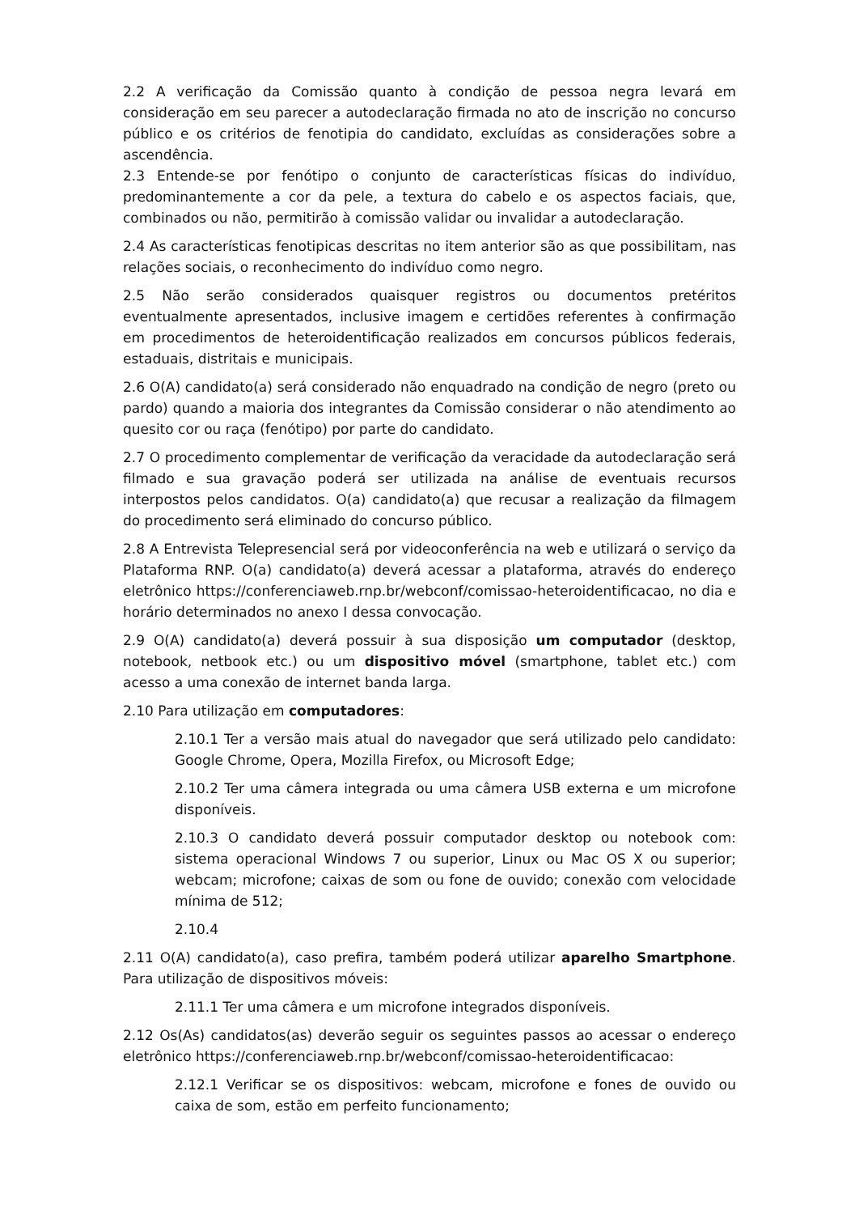2.2 A verificação da Comissão quanto à condição de pessoa negra levará em consideração em seu parecer a autodeclaração firmada no ato de inscrição no concurso público e os critérios de fenotipia do candidato, excluídas as considerações sobre a ascendência.
2.3 Entende-se por fenótipo o conjunto de características físicas do indivíduo, predominantemente a cor da pele, a textura do cabelo e os aspectos faciais, que, combinados ou não, permitirão à comissão validar ou invalidar a autodeclaração.
2.4 As características fenotipicas descritas no item anterior são as que possibilitam, nas relações sociais, o reconhecimento do indivíduo como negro.
2.5 Não serão considerados quaisquer registros ou documentos pretéritos eventualmente apresentados, inclusive imagem e certidões referentes à confirmação em procedimentos de heteroidentificação realizados em concursos públicos federais, estaduais, distritais e municipais.
2.6 O(A) candidato(a) será considerado não enquadrado na condição de negro (preto ou pardo) quando a maioria dos integrantes da Comissão considerar o não atendimento ao quesito cor ou raça (fenótipo) por parte do candidato.
2.7 O procedimento complementar de verificação da veracidade da autodeclaração será filmado e sua gravação poderá ser utilizada na análise de eventuais recursos interpostos pelos candidatos. O(a) candidato(a) que recusar a realização da filmagem do procedimento será eliminado do concurso público.
2.8 A Entrevista Telepresencial será por videoconferência na web e utilizará o serviço da Plataforma RNP. O(a) candidato(a) deverá acessar a plataforma, através do endereço eletrônico https://conferenciaweb.rnp.br/webconf/comissao-heteroidentificacao, no dia e horário determinados no anexo I dessa convocação.
2.9 O(A) candidato(a) deverá possuir à sua disposição um computador (desktop, notebook, netbook etc.) ou um dispositivo móvel (smartphone, tablet etc.) com acesso a uma conexão de internet banda larga.
2.10 Para utilização em computadores:
2.10.1 Ter a versão mais atual do navegador que será utilizado pelo candidato: Google Chrome, Opera, Mozilla Firefox, ou Microsoft Edge;
2.10.2 Ter uma câmera integrada ou uma câmera USB externa e um microfone disponíveis.
2.10.3 O candidato deverá possuir computador desktop ou notebook com: sistema operacional Windows 7 ou superior, Linux ou Mac OS X ou superior; webcam; microfone; caixas de som ou fone de ouvido; conexão com velocidade mínima de 512;
2.10.4
2.11 O(A) candidato(a), caso prefira, também poderá utilizar aparelho Smartphone. Para utilização de dispositivos móveis:
2.11.1 Ter uma câmera e um microfone integrados disponíveis.
2.12 Os(As) candidatos(as) deverão seguir os seguintes passos ao acessar o endereço eletrônico https://conferenciaweb.rnp.br/webconf/comissao-heteroidentificacao:
2.12.1 Verificar se os dispositivos: webcam, microfone e fones de ouvido ou caixa de som, estão em perfeito funcionamento;